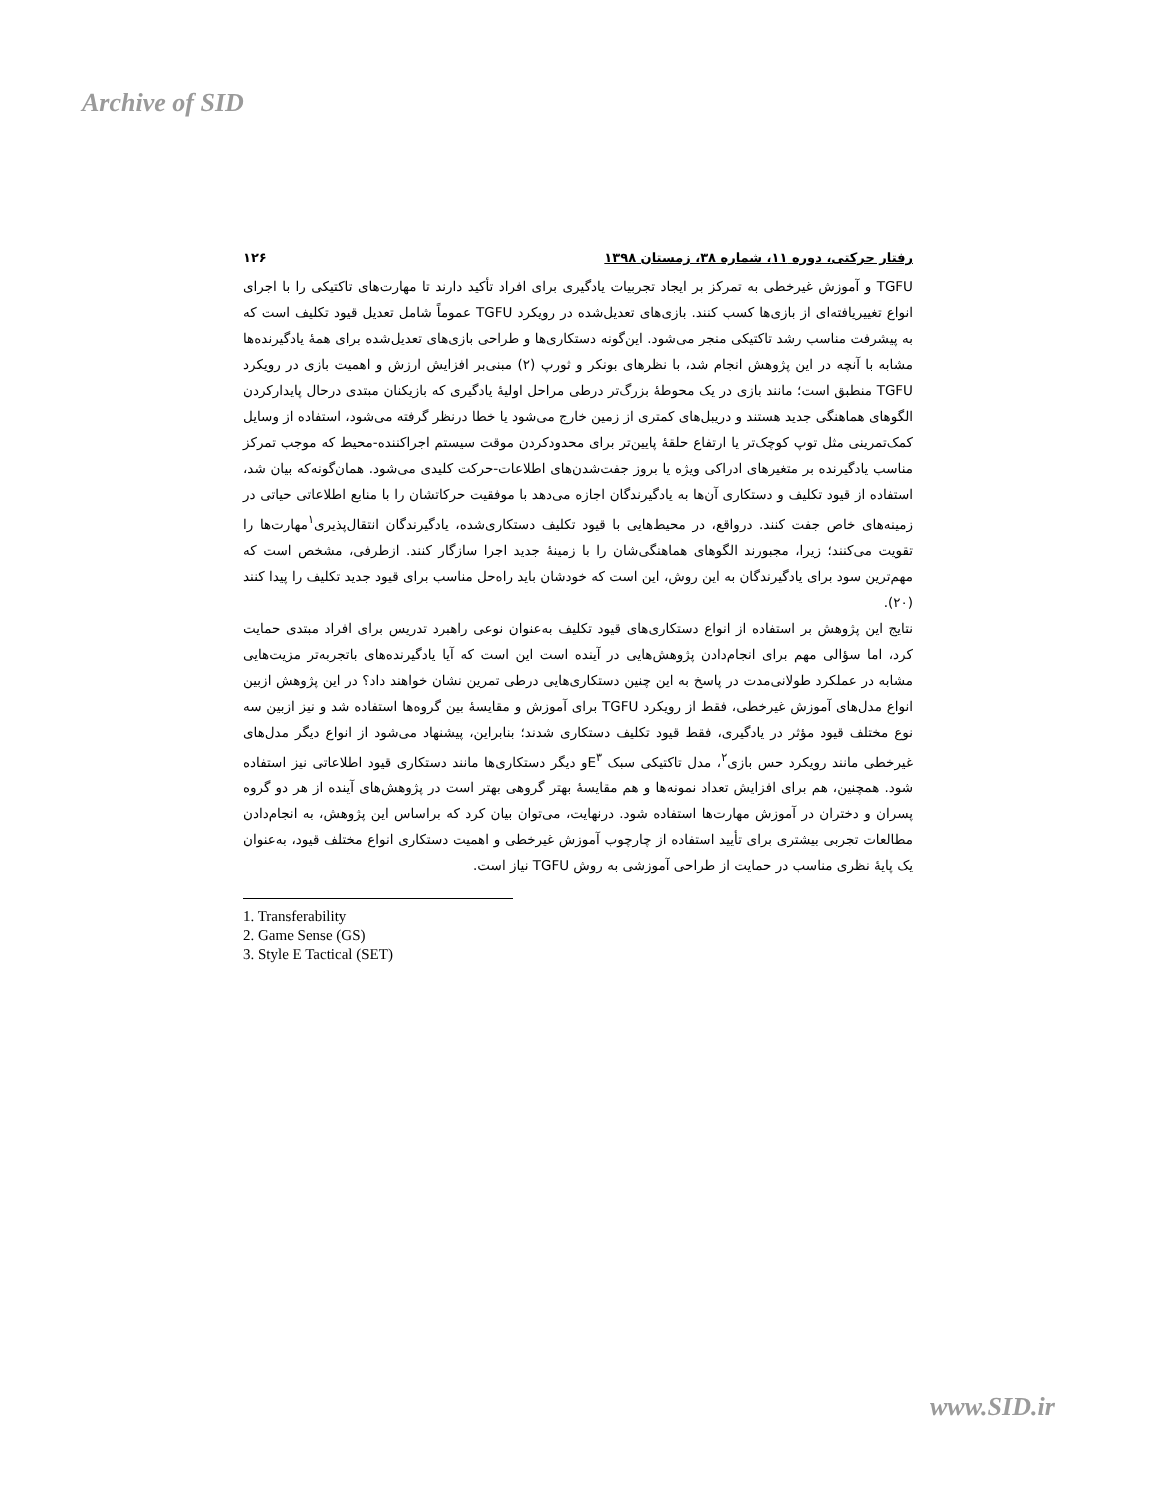Archive of SID
رفتار حرکتی، دوره ۱۱، شماره ۳۸، زمستان ۱۳۹۸ ۱۲۶
TGFU و آموزش غیرخطی به تمرکز بر ایجاد تجربیات یادگیری برای افراد تأکید دارند تا مهارت‌های تاکتیکی را با اجرای انواع تغییریافته‌ای از بازی‌ها کسب کنند. بازی‌های تعدیل‌شده در رویکرد TGFU عموماً شامل تعدیل قیود تکلیف است که به پیشرفت مناسب رشد تاکتیکی منجر می‌شود. این‌گونه دستکاری‌ها و طراحی بازی‌های تعدیل‌شده برای همهٔ یادگیرنده‌ها مشابه با آنچه در این پژوهش انجام شد، با نظرهای بونکر و ثورپ (۲) مبنی‌بر افزایش ارزش و اهمیت بازی در رویکرد TGFU منطبق است؛ مانند بازی در یک محوطهٔ بزرگ‌تر درطی مراحل اولیهٔ یادگیری که بازیکنان مبتدی درحال پایدارکردن الگوهای هماهنگی جدید هستند و دریبل‌های کمتری از زمین خارج می‌شود یا خطا درنظر گرفته می‌شود، استفاده از وسایل کمک‌تمرینی مثل توپ کوچک‌تر یا ارتفاع حلقهٔ پایین‌تر برای محدودکردن موقت سیستم اجراکننده-محیط که موجب تمرکز مناسب یادگیرنده بر متغیرهای ادراکی ویژه یا بروز جفت‌شدن‌های اطلاعات-حرکت کلیدی می‌شود. همان‌گونه‌که بیان شد، استفاده از قیود تکلیف و دستکاری آن‌ها به یادگیرندگان اجازه می‌دهد با موفقیت حرکاتشان را با منابع اطلاعاتی حیاتی در زمینه‌های خاص جفت کنند. درواقع، در محیط‌هایی با قیود تکلیف دستکاری‌شده، یادگیرندگان انتقال‌پذیری<sup>۱</sup>مهارت‌ها را تقویت می‌کنند؛ زیرا، مجبورند الگوهای هماهنگی‌شان را با زمینهٔ جدید اجرا سازگار کنند. ازطرفی، مشخص است که مهم‌ترین سود برای یادگیرندگان به این روش، این است که خودشان باید راه‌حل مناسب برای قیود جدید تکلیف را پیدا کنند (۲۰).
نتایج این پژوهش بر استفاده از انواع دستکاری‌های قیود تکلیف به‌عنوان نوعی راهبرد تدریس برای افراد مبتدی حمایت کرد، اما سؤالی مهم برای انجام‌دادن پژوهش‌هایی در آینده است این است که آیا یادگیرنده‌های باتجربه‌تر مزیت‌هایی مشابه در عملکرد طولانی‌مدت در پاسخ به این چنین دستکاری‌هایی درطی تمرین نشان خواهند داد؟ در این پژوهش ازبین انواع مدل‌های آموزش غیرخطی، فقط از رویکرد TGFU برای آموزش و مقایسهٔ بین گروه‌ها استفاده شد و نیز ازبین سه نوع مختلف قیود مؤثر در یادگیری، فقط قیود تکلیف دستکاری شدند؛ بنابراین، پیشنهاد می‌شود از انواع دیگر مدل‌های غیرخطی مانند رویکرد حس بازی<sup>۲</sup>، مدل تاکتیکی سبک E<sup>۳</sup>و دیگر دستکاری‌ها مانند دستکاری قیود اطلاعاتی نیز استفاده شود. همچنین، هم برای افزایش تعداد نمونه‌ها و هم مقایسهٔ بهتر گروهی بهتر است در پژوهش‌های آینده از هر دو گروه پسران و دختران در آموزش مهارت‌ها استفاده شود. درنهایت، می‌توان بیان کرد که براساس این پژوهش، به انجام‌دادن مطالعات تجربی بیشتری برای تأیید استفاده از چارچوب آموزش غیرخطی و اهمیت دستکاری انواع مختلف قیود، به‌عنوان یک پایهٔ نظری مناسب در حمایت از طراحی آموزشی به روش TGFU نیاز است.
1. Transferability
2. Game Sense (GS)
3. Style E Tactical (SET)
www.SID.ir